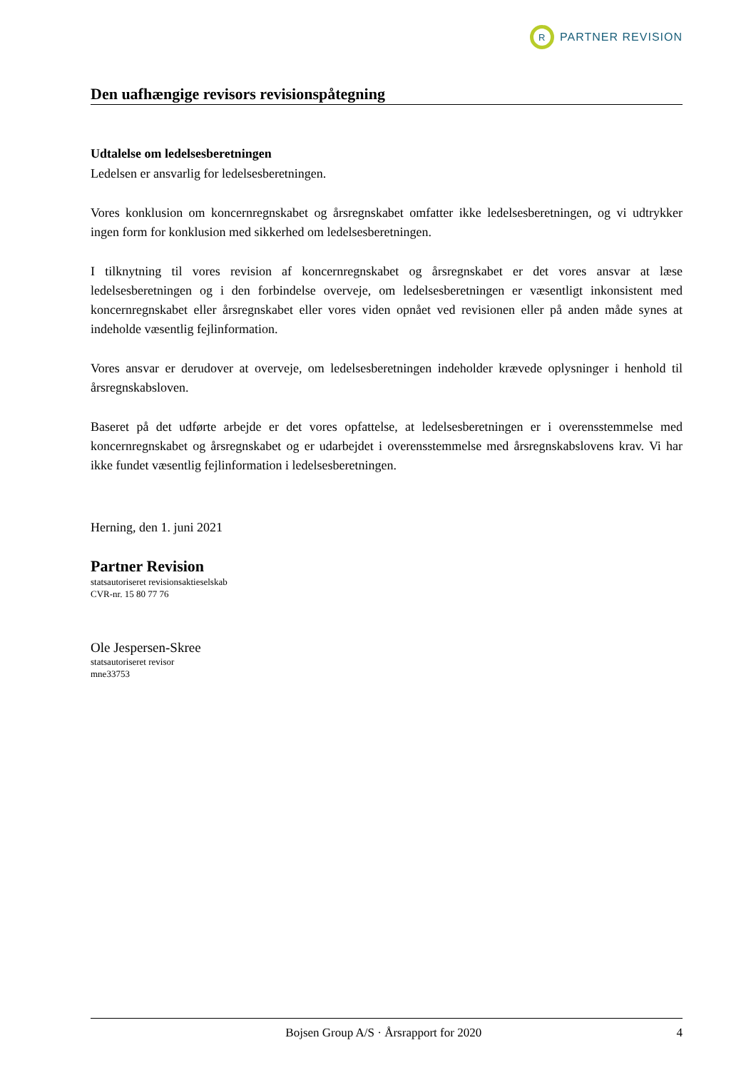R PARTNER REVISION
Den uafhængige revisors revisionspåtegning
Udtalelse om ledelsesberetningen
Ledelsen er ansvarlig for ledelsesberetningen.
Vores konklusion om koncernregnskabet og årsregnskabet omfatter ikke ledelsesberetningen, og vi udtrykker ingen form for konklusion med sikkerhed om ledelsesberetningen.
I tilknytning til vores revision af koncernregnskabet og årsregnskabet er det vores ansvar at læse ledelsesberetningen og i den forbindelse overveje, om ledelsesberetningen er væsentligt inkonsistent med koncernregnskabet eller årsregnskabet eller vores viden opnået ved revisionen eller på anden måde synes at indeholde væsentlig fejlinformation.
Vores ansvar er derudover at overveje, om ledelsesberetningen indeholder krævede oplysninger i henhold til årsregnskabsloven.
Baseret på det udførte arbejde er det vores opfattelse, at ledelsesberetningen er i overensstemmelse med koncernregnskabet og årsregnskabet og er udarbejdet i overensstemmelse med årsregnskabslovens krav. Vi har ikke fundet væsentlig fejlinformation i ledelsesberetningen.
Herning, den 1. juni 2021
Partner Revision
statsautoriseret revisionsaktieselskab
CVR-nr. 15 80 77 76
Ole Jespersen-Skree
statsautoriseret revisor
mne33753
Bojsen Group A/S · Årsrapport for 2020 4